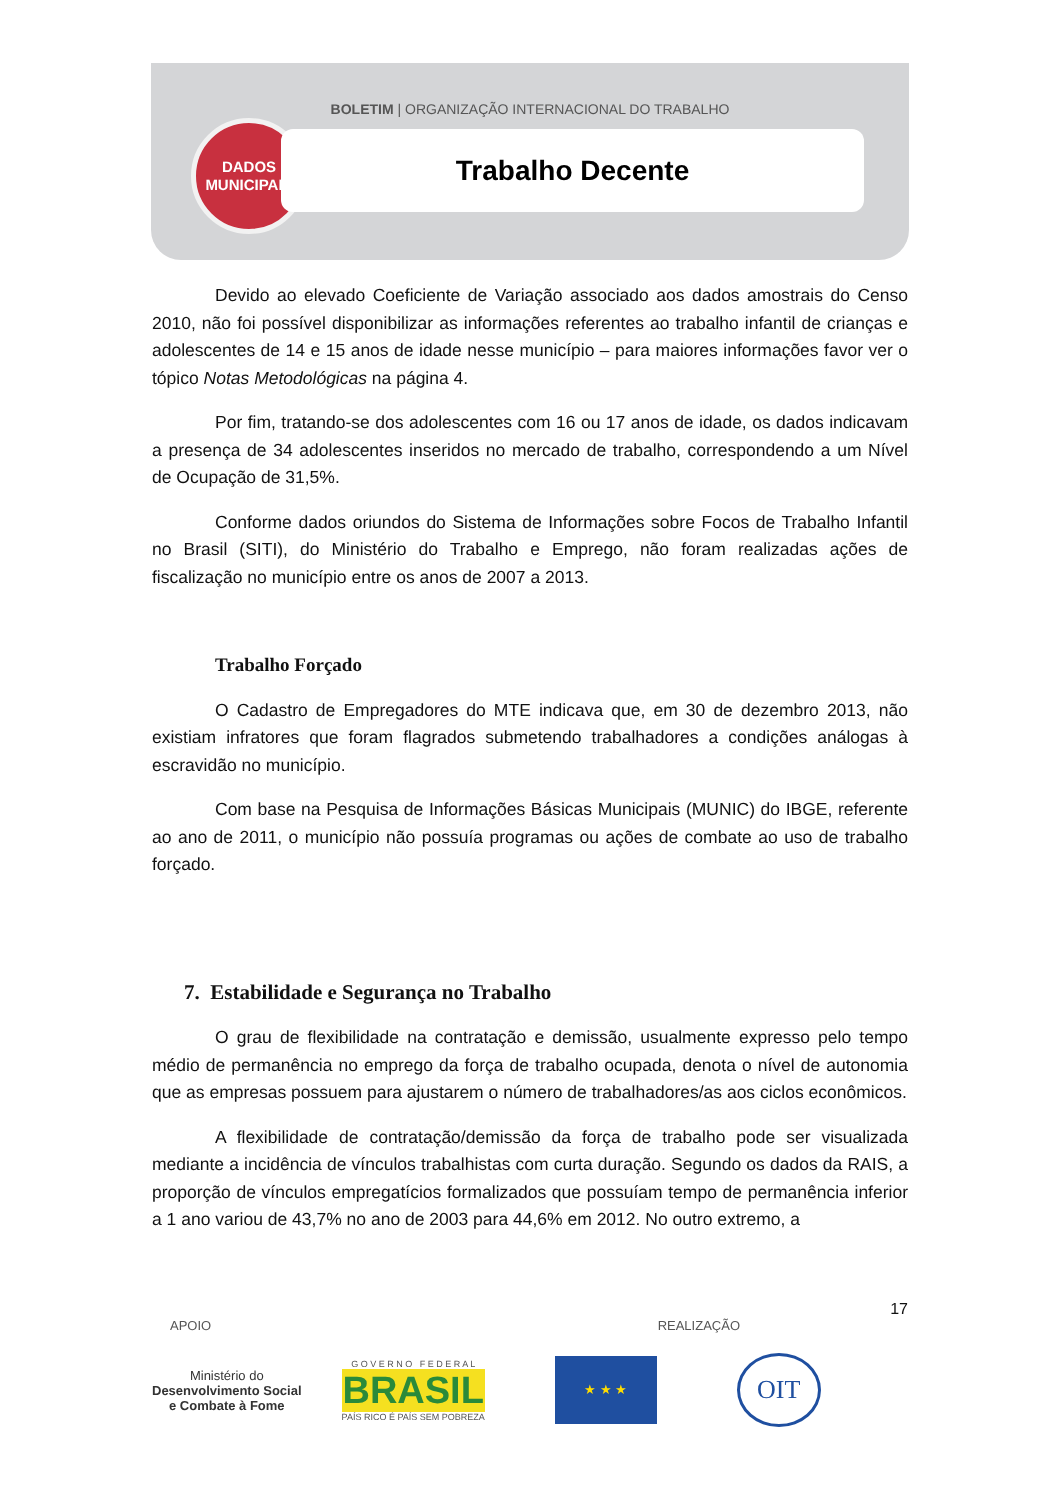BOLETIM | ORGANIZAÇÃO INTERNACIONAL DO TRABALHO
DADOS
MUNICIPAIS
Trabalho Decente
Devido ao elevado Coeficiente de Variação associado aos dados amostrais do Censo 2010, não foi possível disponibilizar as informações referentes ao trabalho infantil de crianças e adolescentes de 14 e 15 anos de idade nesse município – para maiores informações favor ver o tópico Notas Metodológicas na página 4.
Por fim, tratando-se dos adolescentes com 16 ou 17 anos de idade, os dados indicavam a presença de 34 adolescentes inseridos no mercado de trabalho, correspondendo a um Nível de Ocupação de 31,5%.
Conforme dados oriundos do Sistema de Informações sobre Focos de Trabalho Infantil no Brasil (SITI), do Ministério do Trabalho e Emprego, não foram realizadas ações de fiscalização no município entre os anos de 2007 a 2013.
Trabalho Forçado
O Cadastro de Empregadores do MTE indicava que, em 30 de dezembro 2013, não existiam infratores que foram flagrados submetendo trabalhadores a condições análogas à escravidão no município.
Com base na Pesquisa de Informações Básicas Municipais (MUNIC) do IBGE, referente ao ano de 2011, o município não possuía programas ou ações de combate ao uso de trabalho forçado.
7. Estabilidade e Segurança no Trabalho
O grau de flexibilidade na contratação e demissão, usualmente expresso pelo tempo médio de permanência no emprego da força de trabalho ocupada, denota o nível de autonomia que as empresas possuem para ajustarem o número de trabalhadores/as aos ciclos econômicos.
A flexibilidade de contratação/demissão da força de trabalho pode ser visualizada mediante a incidência de vínculos trabalhistas com curta duração. Segundo os dados da RAIS, a proporção de vínculos empregatícios formalizados que possuíam tempo de permanência inferior a 1 ano variou de 43,7% no ano de 2003 para 44,6% em 2012. No outro extremo, a
17
APOIO REALIZAÇÃO
Ministério do
Desenvolvimento Social
e Combate à Fome
G O V E R N O F E D E R A L
BRASIL
PAÍS RICO É PAÍS SEM POBREZA
★ ★ ★
OIT